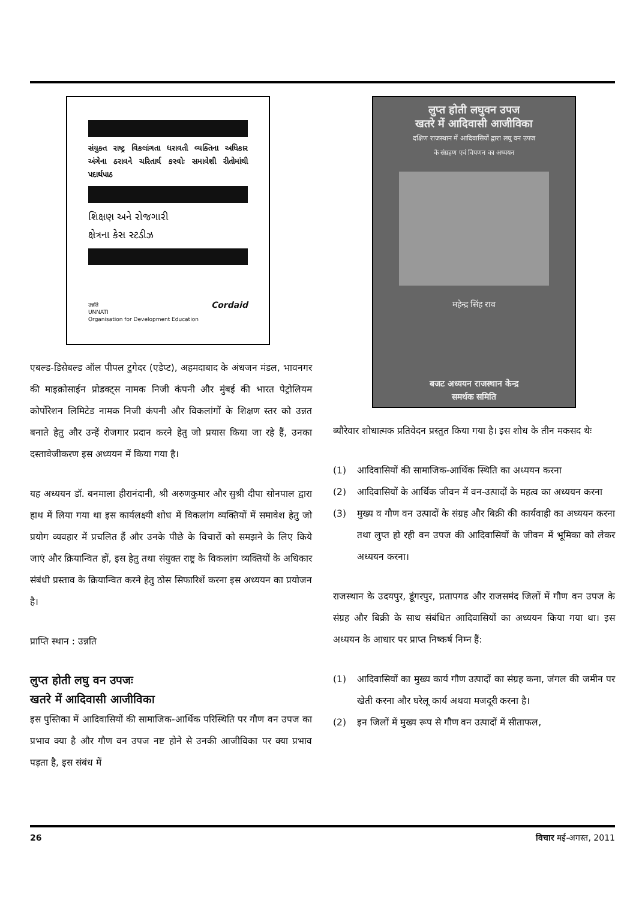સંયુક્ત રાષ્ટ્ર વિકલાંગતા ધરાવતી વ્યક્તિના અધિકાર અંગેના ઠરાવને ચરિતાર્થ કરવોઃ સમાવેશી રીતોમાંથી પદાર્થપાઠ
શિક્ષણ અને રોજગારી
ક્ષેત્રના કેસ સ્ટડીઝ
उन्नति
UNNATI
Organisation for Development Education
Cordaid
एबल्ड-डिसेबल्ड ऑल पीपल टुगेदर (एडेप्ट), अहमदाबाद के अंधजन मंडल, भावनगर की माइक्रोसाईन प्रोडक्ट्स नामक निजी कंपनी और मुंबई की भारत पेट्रोलियम कोर्पोरेशन लिमिटेड नामक निजी कंपनी और विकलांगों के शिक्षण स्तर को उन्नत बनाते हेतु और उन्हें रोजगार प्रदान करने हेतु जो प्रयास किया जा रहे हैं, उनका दस्तावेजीकरण इस अध्ययन में किया गया है।
यह अध्ययन डॉ. बनमाला हीरानंदानी, श्री अरुणकुमार और सुश्री दीपा सोनपाल द्वारा हाथ में लिया गया था इस कार्यलक्ष्यी शोध में विकलांग व्यक्तियों में समावेश हेतु जो प्रयोग व्यवहार में प्रचलित हैं और उनके पीछे के विचारों को समझने के लिए किये जाएं और क्रियान्वित हों, इस हेतु तथा संयुक्त राष्ट्र के विकलांग व्यक्तियों के अधिकार संबंधी प्रस्ताव के क्रियान्वित करने हेतु ठोस सिफारिशें करना इस अध्ययन का प्रयोजन है।
प्राप्ति स्थान : उन्नति
लुप्त होती लघु वन उपजः
खतरे में आदिवासी आजीविका
इस पुस्तिका में आदिवासियों की सामाजिक-आर्थिक परिस्थिति पर गौण वन उपज का प्रभाव क्या है और गौण वन उपज नष्ट होने से उनकी आजीविका पर क्या प्रभाव पड़ता है, इस संबंध में
लुप्त होती लघुवन उपज
खतरे में आदिवासी आजीविका
दक्षिण राजस्थान में आदिवासियों द्वारा लघु वन उपज
के संग्रहण एवं विपणन का अध्ययन
महेन्द्र सिंह राव
बजट अध्ययन राजस्थान केन्द्र
समर्थक समिति
ब्यौरेवार शोधात्मक प्रतिवेदन प्रस्तुत किया गया है। इस शोध के तीन मकसद थेः
(1) आदिवासियों की सामाजिक-आर्थिक स्थिति का अध्ययन करना
(2) आदिवासियों के आर्थिक जीवन में वन-उत्पादों के महत्व का अध्ययन करना
(3) मुख्य व गौण वन उत्पादों के संग्रह और बिक्री की कार्यवाही का अध्ययन करना तथा लुप्त हो रही वन उपज की आदिवासियों के जीवन में भूमिका को लेकर अध्ययन करना।
राजस्थान के उदयपुर, डूंगरपुर, प्रतापगढ और राजसमंद जिलों में गौण वन उपज के संग्रह और बिक्री के साथ संबंधित आदिवासियों का अध्ययन किया गया था। इस अध्ययन के आधार पर प्राप्त निष्कर्ष निम्न हैं:
(1) आदिवासियों का मुख्य कार्य गौण उत्पादों का संग्रह कना, जंगल की जमीन पर खेती करना और घरेलू कार्य अथवा मजदूरी करना है।
(2) इन जिलों में मुख्य रूप से गौण वन उत्पादों में सीताफल,
26 विचार मई-अगस्त, 2011